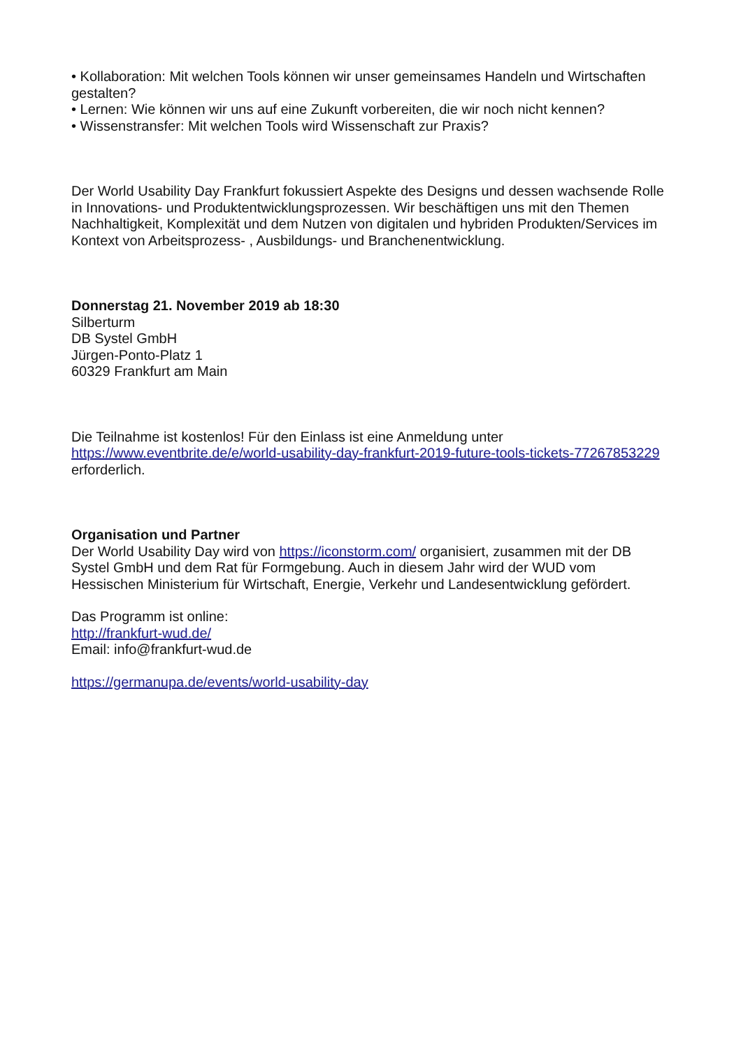• Kollaboration: Mit welchen Tools können wir unser gemeinsames Handeln und Wirtschaften gestalten?
• Lernen: Wie können wir uns auf eine Zukunft vorbereiten, die wir noch nicht kennen?
• Wissenstransfer: Mit welchen Tools wird Wissenschaft zur Praxis?
Der World Usability Day Frankfurt fokussiert Aspekte des Designs und dessen wachsende Rolle in Innovations- und Produktentwicklungsprozessen. Wir beschäftigen uns mit den Themen Nachhaltigkeit, Komplexität und dem Nutzen von digitalen und hybriden Produkten/Services im Kontext von Arbeitsprozess- , Ausbildungs- und Branchenentwicklung.
Donnerstag 21. November 2019 ab 18:30
Silberturm
DB Systel GmbH
Jürgen-Ponto-Platz 1
60329 Frankfurt am Main
Die Teilnahme ist kostenlos! Für den Einlass ist eine Anmeldung unter https://www.eventbrite.de/e/world-usability-day-frankfurt-2019-future-tools-tickets-77267853229 erforderlich.
Organisation und Partner
Der World Usability Day wird von https://iconstorm.com/ organisiert, zusammen mit der DB Systel GmbH und dem Rat für Formgebung. Auch in diesem Jahr wird der WUD vom Hessischen Ministerium für Wirtschaft, Energie, Verkehr und Landesentwicklung gefördert.
Das Programm ist online:
http://frankfurt-wud.de/
Email: info@frankfurt-wud.de
https://germanupa.de/events/world-usability-day